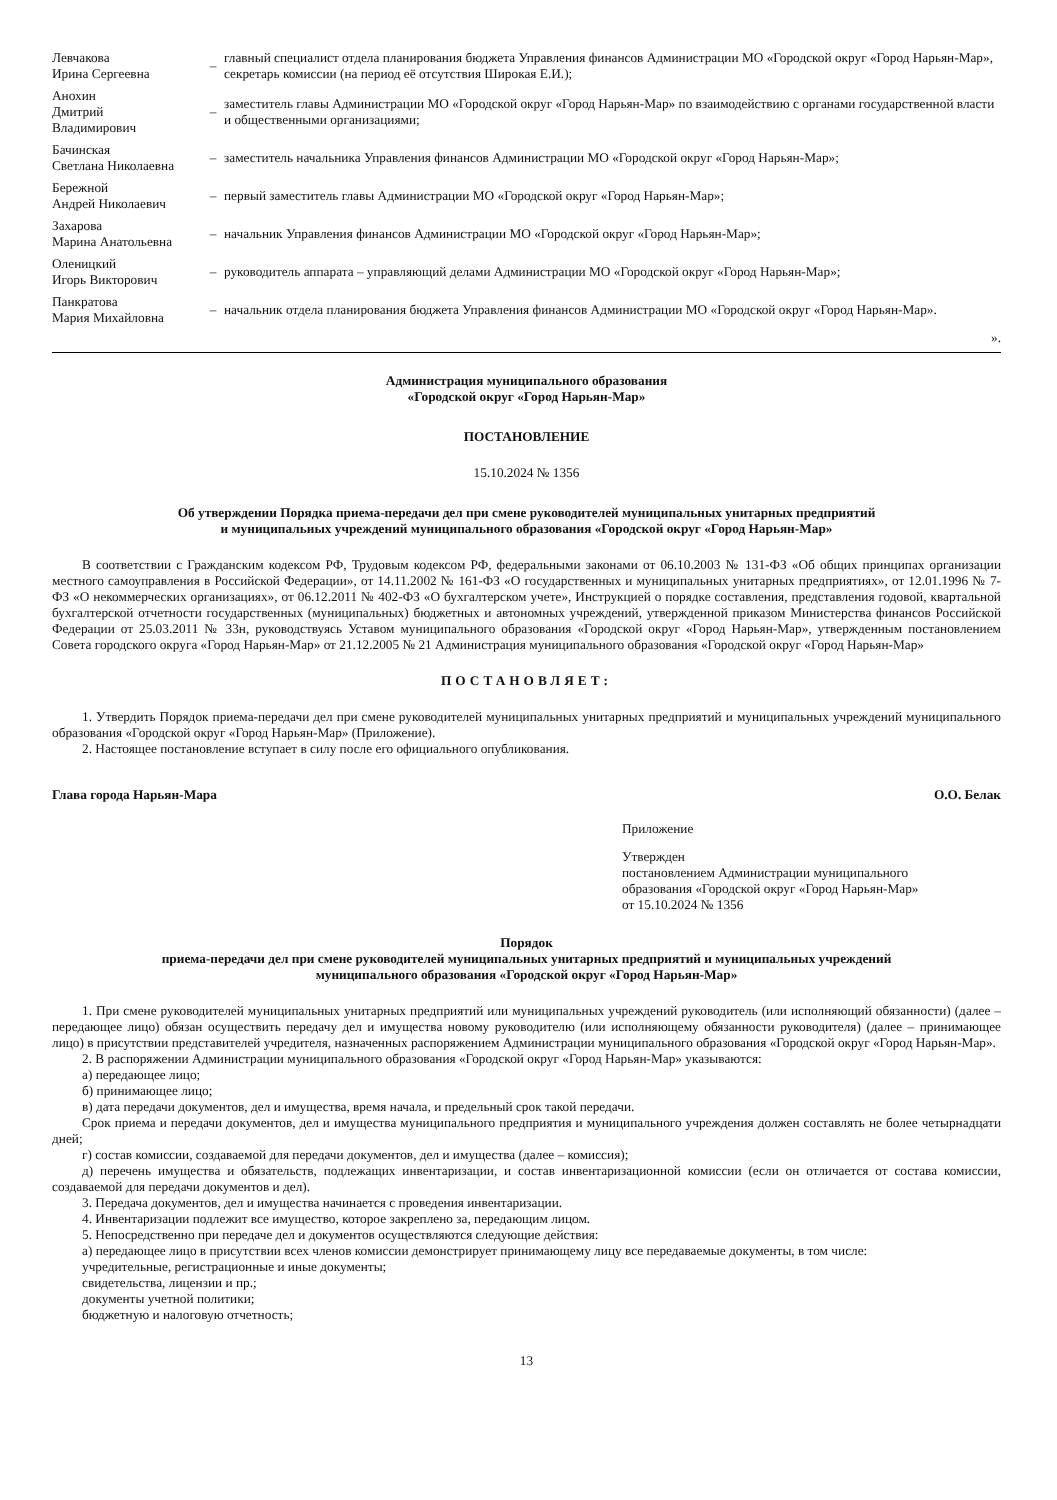| Левчакова Ирина Сергеевна | – | главный специалист отдела планирования бюджета Управления финансов Администрации МО «Городской округ «Город Нарьян-Мар», секретарь комиссии (на период её отсутствия Широкая Е.И.); |
| Анохин Дмитрий Владимирович | – | заместитель главы Администрации МО «Городской округ «Город Нарьян-Мар» по взаимодействию с органами государственной власти и общественными организациями; |
| Бачинская Светлана Николаевна | – | заместитель начальника Управления финансов Администрации МО «Городской округ «Город Нарьян-Мар»; |
| Бережной Андрей Николаевич | – | первый заместитель главы Администрации МО «Городской округ «Город Нарьян-Мар»; |
| Захарова Марина Анатольевна | – | начальник Управления финансов Администрации МО «Городской округ «Город Нарьян-Мар»; |
| Оленицкий Игорь Викторович | – | руководитель аппарата – управляющий делами Администрации МО «Городской округ «Город Нарьян-Мар»; |
| Панкратова Мария Михайловна | – | начальник отдела планирования бюджета Управления финансов Администрации МО «Городской округ «Город Нарьян-Мар». |
».
Администрация муниципального образования
«Городской округ «Город Нарьян-Мар»
ПОСТАНОВЛЕНИЕ
15.10.2024 № 1356
Об утверждении Порядка приема-передачи дел при смене руководителей муниципальных унитарных предприятий
и муниципальных учреждений муниципального образования «Городской округ «Город Нарьян-Мар»
В соответствии с Гражданским кодексом РФ, Трудовым кодексом РФ, федеральными законами от 06.10.2003 № 131-ФЗ «Об общих принципах организации местного самоуправления в Российской Федерации», от 14.11.2002 № 161-ФЗ «О государственных и муниципальных унитарных предприятиях», от 12.01.1996 № 7-ФЗ «О некоммерческих организациях», от 06.12.2011 № 402-ФЗ «О бухгалтерском учете», Инструкцией о порядке составления, представления годовой, квартальной бухгалтерской отчетности государственных (муниципальных) бюджетных и автономных учреждений, утвержденной приказом Министерства финансов Российской Федерации от 25.03.2011 № 33н, руководствуясь Уставом муниципального образования «Городской округ «Город Нарьян-Мар», утвержденным постановлением Совета городского округа «Город Нарьян-Мар» от 21.12.2005 № 21 Администрация муниципального образования «Городской округ «Город Нарьян-Мар»
ПОСТАНОВЛЯЕТ:
1. Утвердить Порядок приема-передачи дел при смене руководителей муниципальных унитарных предприятий и муниципальных учреждений муниципального образования «Городской округ «Город Нарьян-Мар» (Приложение).
2. Настоящее постановление вступает в силу после его официального опубликования.
Глава города Нарьян-Мара О.О. Белак
Приложение
Утвержден
постановлением Администрации муниципального
образования «Городской округ «Город Нарьян-Мар»
от 15.10.2024 № 1356
Порядок
приема-передачи дел при смене руководителей муниципальных унитарных предприятий и муниципальных учреждений
муниципального образования «Городской округ «Город Нарьян-Мар»
1. При смене руководителей муниципальных унитарных предприятий или муниципальных учреждений руководитель (или исполняющий обязанности) (далее – передающее лицо) обязан осуществить передачу дел и имущества новому руководителю (или исполняющему обязанности руководителя) (далее – принимающее лицо) в присутствии представителей учредителя, назначенных распоряжением Администрации муниципального образования «Городской округ «Город Нарьян-Мар».
2. В распоряжении Администрации муниципального образования «Городской округ «Город Нарьян-Мар» указываются:
а) передающее лицо;
б) принимающее лицо;
в) дата передачи документов, дел и имущества, время начала, и предельный срок такой передачи.
Срок приема и передачи документов, дел и имущества муниципального предприятия и муниципального учреждения должен составлять не более четырнадцати дней;
г) состав комиссии, создаваемой для передачи документов, дел и имущества (далее – комиссия);
д) перечень имущества и обязательств, подлежащих инвентаризации, и состав инвентаризационной комиссии (если он отличается от состава комиссии, создаваемой для передачи документов и дел).
3. Передача документов, дел и имущества начинается с проведения инвентаризации.
4. Инвентаризации подлежит все имущество, которое закреплено за, передающим лицом.
5. Непосредственно при передаче дел и документов осуществляются следующие действия:
а) передающее лицо в присутствии всех членов комиссии демонстрирует принимающему лицу все передаваемые документы, в том числе:
учредительные, регистрационные и иные документы;
свидетельства, лицензии и пр.;
документы учетной политики;
бюджетную и налоговую отчетность;
13